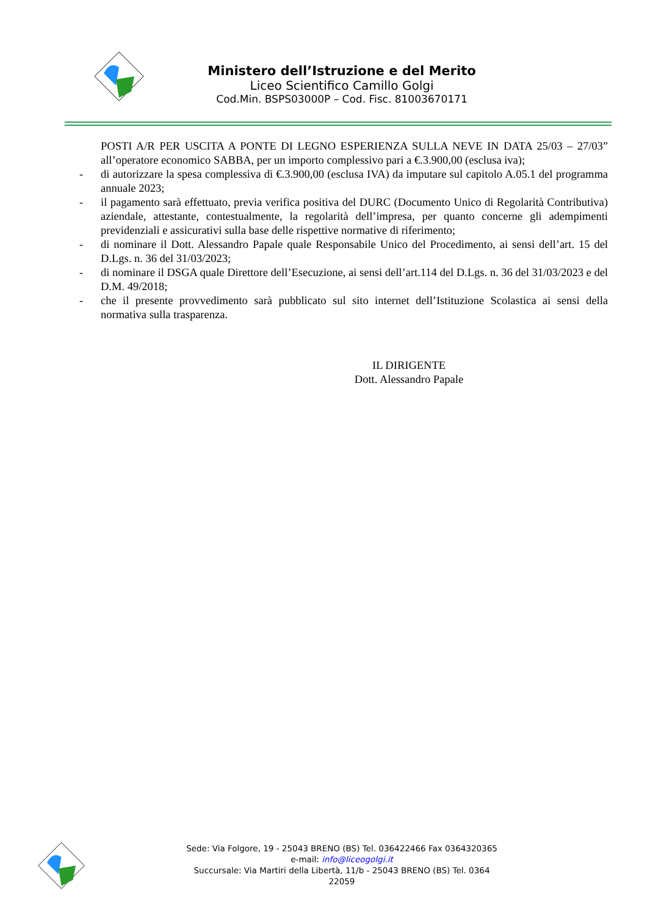Ministero dell’Istruzione e del Merito
Liceo Scientifico Camillo Golgi
Cod.Min. BSPS03000P – Cod. Fisc. 81003670171
POSTI A/R PER USCITA A PONTE DI LEGNO ESPERIENZA SULLA NEVE IN DATA 25/03 – 27/03” all’operatore economico SABBA, per un importo complessivo pari a €.3.900,00 (esclusa iva);
- di autorizzare la spesa complessiva di €.3.900,00 (esclusa IVA) da imputare sul capitolo A.05.1 del programma annuale 2023;
- il pagamento sarà effettuato, previa verifica positiva del DURC (Documento Unico di Regolarità Contributiva) aziendale, attestante, contestualmente, la regolarità dell’impresa, per quanto concerne gli adempimenti previdenziali e assicurativi sulla base delle rispettive normative di riferimento;
- di nominare il Dott. Alessandro Papale quale Responsabile Unico del Procedimento, ai sensi dell’art. 15 del D.Lgs. n. 36 del 31/03/2023;
- di nominare il DSGA quale Direttore dell’Esecuzione, ai sensi dell’art.114 del D.Lgs. n. 36 del 31/03/2023 e del D.M. 49/2018;
- che il presente provvedimento sarà pubblicato sul sito internet dell’Istituzione Scolastica ai sensi della normativa sulla trasparenza.
IL DIRIGENTE
Dott. Alessandro Papale
Sede: Via Folgore, 19 - 25043 BRENO (BS) Tel. 036422466 Fax 0364320365
e-mail: info@liceogolgi.it
Succursale: Via Martiri della Libertà, 11/b - 25043 BRENO (BS) Tel. 0364 22059